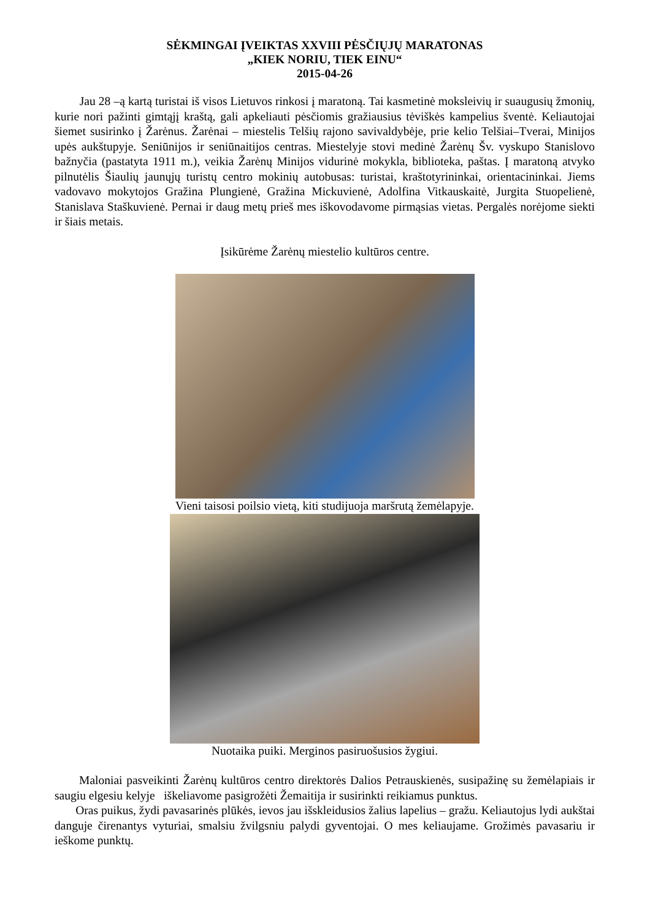SĖKMINGAI ĮVEIKTAS XXVIII PĖSČIŲJŲ MARATONAS
„KIEK NORIU, TIEK EINU“
2015-04-26
Jau 28 –ą kartą turistai iš visos Lietuvos rinkosi į maratoną. Tai kasmetinė moksleivių ir suaugusių žmonių, kurie nori pažinti gimtąjį kraštą, gali apkeliauti pėsčiomis gražiausius tėviškės kampelius šventė. Keliautojai šiemet susirinko į Žarėnus. Žarėnai – miestelis Telšių rajono savivaldybėje, prie kelio Telšiai–Tverai, Minijos upės aukštupyje. Seniūnijos ir seniūnaitijos centras. Miestelyje stovi medinė Žarėnų Šv. vyskupo Stanislovo bažnyčia (pastatyta 1911 m.), veikia Žarėnų Minijos vidurinė mokykla, biblioteka, paštas. Į maratoną atvyko pilnutėlis Šiaulių jaunųjų turistų centro mokinių autobusas: turistai, kraštotyrininkai, orientacininkai. Jiems vadovavo mokytojos Gražina Plungienė, Gražina Mickuvienė, Adolfina Vitkauskaitė, Jurgita Stuopelienė, Stanislava Staškuvienė. Pernai ir daug metų prieš mes iškovodavome pirmąsias vietas. Pergalės norėjome siekti ir šiais metais.
Įsikūrėme Žarėnų miestelio kultūros centre.
Vieni taisosi poilsio vietą, kiti studijuoja maršrutą žemėlapyje.
Nuotaika puiki. Merginos pasiruošusios žygiui.
Maloniai pasveikinti Žarėnų kultūros centro direktorės Dalios Petrauskienės, susipažinę su žemėlapiais ir saugiu elgesiu kelyje iškeliavome pasigrožėti Žemaitija ir susirinkti reikiamus punktus.
Oras puikus, žydi pavasarinės plūkės, ievos jau išskleidusios žalius lapelius – gražu. Keliautojus lydi aukštai danguje čirenantys vyturiai, smalsiu žvilgsniu palydi gyventojai. O mes keliaujame. Grožimės pavasariu ir ieškome punktų.